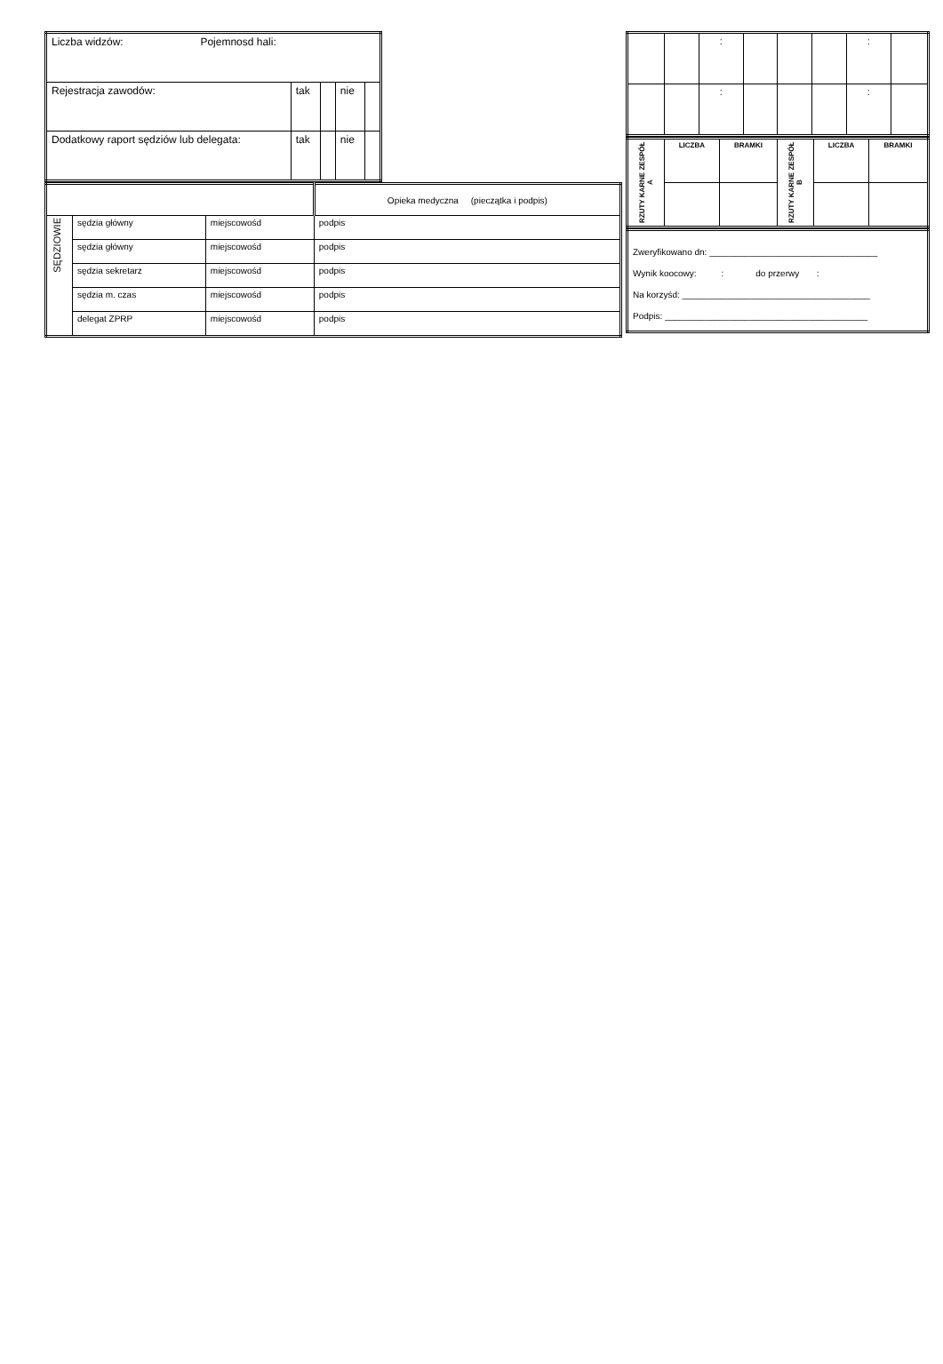| Liczba widzów: Pojemnosd hali: | | | | |
| Rejestracja zawodów: | tak | | nie | |
| Dodatkowy raport sędziów lub delegata: | tak | | nie | |
| | | | Opieka medyczna (pieczątka i podpis) |
| SĘDZIOWIE | sędzia główny | miejscowośd | podpis |
| | sędzia główny | miejscowośd | podpis |
| | sędzia sekretarz | miejscowośd | podpis |
| | sędzia m. czas | miejscowośd | podpis |
| | delegat ZPRP | miejscowośd | podpis |
| | | : | | | | : | |
| | | : | | | | : | |
| RZUTY KARNE ZESPÓŁ A | LICZBA | BRAMKI | RZUTY KARNE ZESPÓŁ B | LICZBA | BRAMKI |
| Zweryfikowano dn: __________________________________ |
| Wynik koocowy: : do przerwy : |
| Na korzyśd: ______________________________________ |
| Podpis: _________________________________________ |